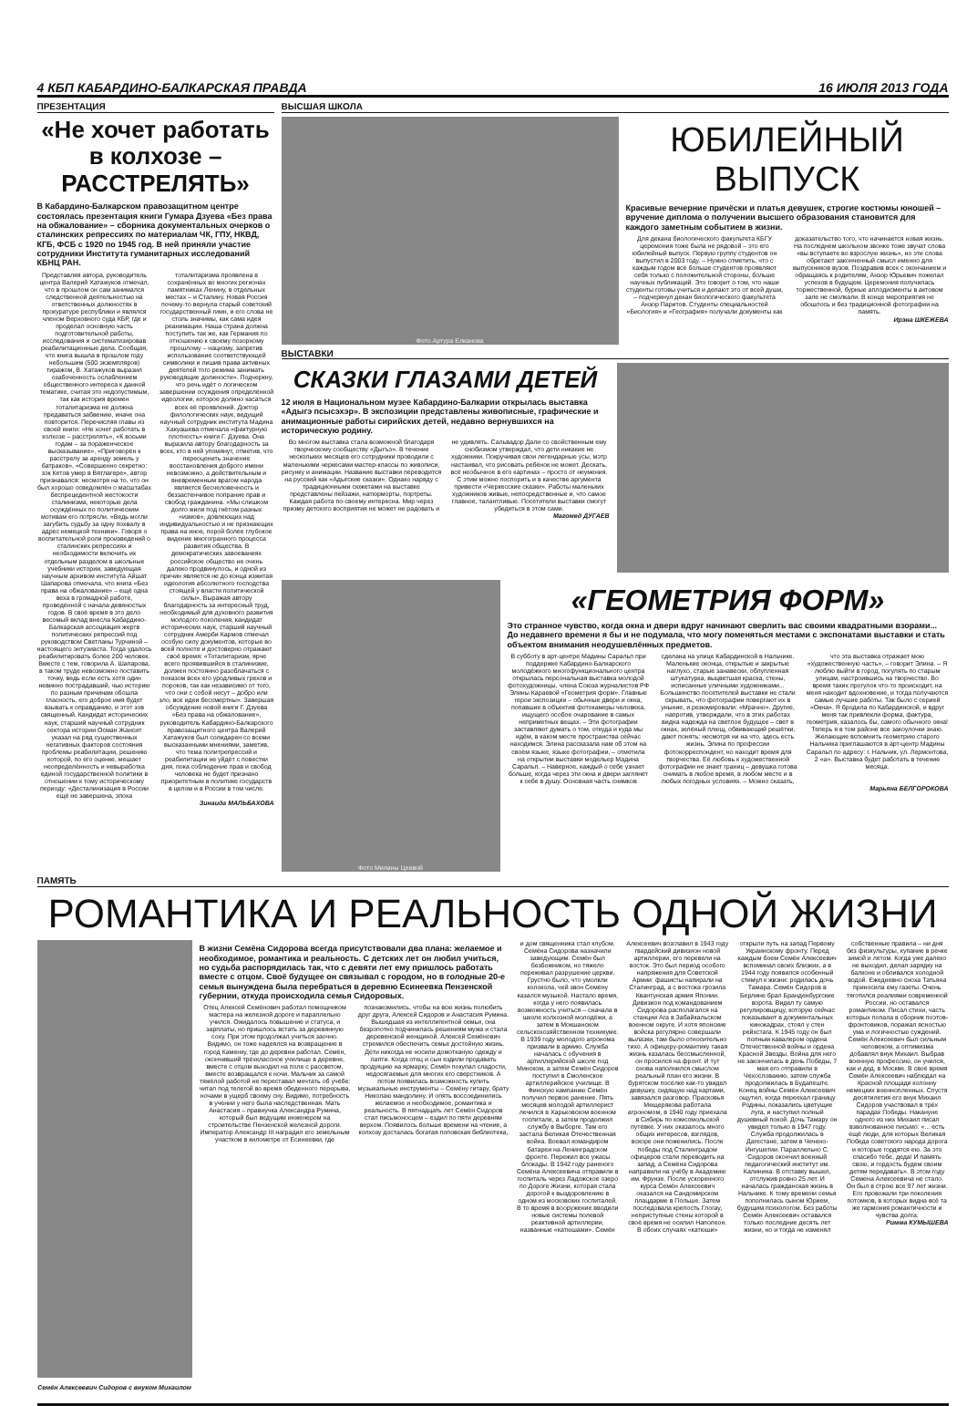4 КБП КАБАРДИНО-БАЛКАРСКАЯ ПРАВДА 16 ИЮЛЯ 2013 ГОДА
ПРЕЗЕНТАЦИЯ
«Не хочет работать в колхозе – РАССТРЕЛЯТЬ»
В Кабардино-Балкарском правозащитном центре состоялась презентация книги Гумара Дзуева «Без права на обжалование» – сборника документальных очерков о сталинских репрессиях по материалам ЧК, ГПУ, НКВД, КГБ, ФСБ с 1920 по 1945 год. В ней приняли участие сотрудники Института гуманитарных исследований КБНЦ РАН.
Представляя автора, руководитель центра Валерий Хатажуков отмечал, что в прошлом он сам занимался следственной деятельностью на ответственных должностях в прокуратуре республики и являлся членом Верховного суда КБР, где и проделал основную часть подготовительной работы, исследования и систематизировав реабилитационные дела. Сообщая, что книга вышла в прошлом году небольшим (500 экземпляров) тиражом, В. Хатажуков выразил озабоченность ослаблением общественного интереса к данной тематике, считая это недопустимым, так как история времён тоталитаризма не должна предаваться забвению, иначе она повторится. Перечисляя главы из своей книги: «Не хочет работать в колхозе – расстрелять», «К восьми годам – за пораженческое высказывание», «Приговорён к расстрелу за аренду земель у батраков», «Совершенно секретно: зэк Кетов умер в Вятлагере», автор признавался: несмотря на то, что он был хорошо осведомлён о масштабах беспрецедентной жестокости сталинизма, некоторые дела осуждённых по политическим мотивам его потрясли. «Ведь могли загубить судьбу за одну похвалу в адрес немецкой техники». Говоря о воспитательной роли произведений о сталинских репрессиях и необходимости включить их отдельным разделом в школьные учебники истории, заведующая научным архивом института Айшат Шапарова отмечала, что книга «Без права на обжалование» – ещё одна веха в громадной работе, проведённой с начала девяностых годов. В своё время в это дело весомый вклад внесла Кабардино-Балкарская ассоциация жертв политических репрессий под руководством Светланы Турчиной – настоящего энтузиаста. Тогда удалось реабилитировать более 200 человек. Вместе с тем, говорила А. Шапарова, в таком труде невозможно поставить точку, ведь если есть хотя один невинно пострадавший, чью историю по разным причинам обошла гласность, его доброе имя будет взывать к оправданию, и этот зов священный. Кандидат исторических наук, старший научный сотрудник сектора истории Осман Жансит указал на ряд существенных негативных факторов состояния проблемы реабилитации, решению которой, по его оценке, мешает неопределённость и невыработка единой государственной политики в отношении к тому историческому периоду: «Десталинизация в России ещё не завершена, эпоха тоталитаризма проявлена в сохранённых во многих регионах памятниках Ленину, в отдельных местах – и Сталину. Новая Россия почему-то вернула старый советский государственный гимн, и его слова не столь значимы, как сама идея реанимации. Наша страна должна поступить так же, как Германия по отношению к своему позорному прошлому – нацизму, запретив использование соответствующей символики и лишив права активных деятелей того режима занимать руководящие должности». Подчеркну, что речь идёт о логическом завершении осуждения определённой идеологии, которое должно касаться всех её проявлений. Доктор филологических наук, ведущий научный сотрудник института Мадина Хакуашева отмечала «фактурную плотность» книги Г. Дзуева. Она выразила автору благодарность за всех, кто в ней упомянут, отметив, что переоценить значение восстановления доброго имени невозможно, а действительным и вневременным врагом народа является бесчеловечность и беззастенчивое попрание прав и свобод гражданина. «Мы слишком долго жили под гнётом разных «измов», довлеющих над индивидуальностью и не признающих права на иное, порой более глубокое видение многогранного процесса развития общества. В демократических завоеваниях российское общество не очень далеко продвинулось, и одной из причин является не до конца изжитая идеология абсолютного господства стоящей у власти политической силы». Выражая автору благодарность за интересный труд, необходимый для духовного развития молодого поколения, кандидат исторических наук, старший научный сотрудник Амерби Кармов отмечал особую силу документов, которые во всей полноте и достоверно отражают своё время: «Тоталитаризм, ярче всего проявившийся в сталинизме, должен постоянно разоблачаться с показом всех его уродливых грехов и пороков, так как независимо от того, что они с собой несут – добро или зло, все идеи бессмертны». Завершая обсуждение новой книги Г. Дзуева «Без права на обжалование», руководитель Кабардино-Балкарского правозащитного центра Валерий Хатажуков был солидарен со всеми высказанными мнениями, заметив, что тема политрепрессий и реабилитации не уйдёт с повестки дня, пока соблюдение прав и свобод человека не будет признано приоритетным в политике государств в целом и в России в том числе.
Зинаида МАЛЬБАХОВА
ВЫСШАЯ ШКОЛА
Фото Артура Елканова
ЮБИЛЕЙНЫЙ ВЫПУСК
Красивые вечерние причёски и платья девушек, строгие костюмы юношей – вручение диплома о получении высшего образования становится для каждого заметным событием в жизни.
Для декана биологического факультета КБГУ церемония тоже была не рядовой – это его юбилейный выпуск. Первую группу студентов он выпустил в 2003 году. – Нужно отметить, что с каждым годом всё больше студентов проявляют себя только с положительной стороны, больше научных публикаций. Это говорит о том, что наши студенты готовы учиться и делают это от всей души, – подчеркнул декан биологического факультета Анзор Паритов. Студенты специальностей «Биология» и «География» получали документы как доказательство того, что начинается новая жизнь. На последнем школьном звонке тоже звучат слова «вы вступаете во взрослую жизнь», но эти слова обретают законченный смысл именно для выпускников вузов. Поздравив всех с окончанием и обращаясь к родителям, Анзор Юрьевич пожелал успехов в будущем. Церемония получилась торжественной, бурные аплодисменты в актовом зале не смолкали. В конце мероприятия не обошлось и без традиционной фотографии на память.
Ирэна ШКЕЖЕВА
ВЫСТАВКИ
СКАЗКИ ГЛАЗАМИ ДЕТЕЙ
12 июля в Национальном музее Кабардино-Балкарии открылась выставка «Адыгэ псысэхэр». В экспозиции представлены живописные, графические и анимационные работы сирийских детей, недавно вернувшихся на историческую родину.
Во многом выставка стала возможной благодаря творческому сообществу «Дыгъэ». В течение нескольких месяцев его сотрудники проводили с маленькими черкесами мастер-классы по живописи, рисунку и анимации. Название выставки переводится на русский как «Адыгские сказки». Однако наряду с традиционными сюжетами на выставке представлены пейзажи, натюрморты, портреты. Каждая работа по-своему интересна. Мир через призму детского восприятия не может не радовать и не удивлять. Сальвадор Дали со свойственным ему снобизмом утверждал, что дети никакие не художники. Покручивая свои легендарные усы, мэтр настаивал, что рисовать ребёнок не может. Дескать, всё необычное в его картинах – просто от неумения. С этим можно поспорить и в качестве аргумента привести «Черкесские сказки». Работы маленьких художников живые, непосредственные и, что самое главное, талантливые. Посетители выставки смогут убедиться в этом сами.
Магомед ДУГАЕВ
Фото Миланы Цеевой
«ГЕОМЕТРИЯ ФОРМ»
Это странное чувство, когда окна и двери вдруг начинают сверлить вас своими квадратными взорами... До недавнего времени я бы и не подумала, что могу поменяться местами с экспонатами выставки и стать объектом внимания неодушевлённых предметов.
В субботу в арт-центре Мадины Саральп при поддержке Кабардино-Балкарского молодёжного многофункционального центра открылась персональная выставка молодой фотохудожницы, члена Союза журналистов РФ Элины Караевой «Геометрия форм». Главные герои экспозиции – обычные двери и окна, попавшие в объектив фотокамеры человека, ищущего особое очарование в самых неприметных вещах. – Эти фотографии заставляют думать о том, откуда и куда мы идём, в каком месте пространства сейчас находимся. Элина рассказала нам об этом на своём языке, языке фотографии, – отметила на открытии выставки модельер Мадина Саральп. – Наверное, каждый о себе узнает больше, когда через эти окна и двери заглянет к себе в душу. Основная часть снимков сделана на улице Кабардинской в Нальчике. Маленькие оконца, открытые и закрытые наглухо, старые занавески, облупленная штукатурка, выцветшая краска, стены, исписанные уличными художниками... Большинство посетителей выставки не стали скрывать, что фотографии повергают их в уныние, и резюмировали: «Мрачно». Другие, напротив, утверждали, что в этих работах видна надежда на светлое будущее – свет в окнах, зелёный плющ, обвивающий решётки, дают понять: несмотря ни на что, здесь есть жизнь. Элина по профессии фотокорреспондент, но находит время для творчества. Её любовь к художественной фотографии не знает границ – девушка готова снимать в любое время, в любом месте и в любых погодных условиях. – Можно сказать, что эта выставка отражает мою «художественную часть», – говорит Элина. – Я люблю выйти в город, погулять по старым улицам, настроившись на творчество. Во время таких прогулок что-то происходит, на меня находит вдохновение, и тогда получаются самые лучшие работы. Так было с серией «Окна». Я бродила по Кабардинской, и вдруг меня так привлекли форма, фактура, геометрия, казалось бы, самого обычного окна! Теперь я в том районе все закоулочки знаю. Желающие вспомнить геометрию старого Нальчика приглашаются в арт-центр Мадины Саральп по адресу: г. Нальчик, ул. Лермонтова, 2 «а». Выставка будет работать в течение месяца.
Марьяна БЕЛГОРОКОВА
ПАМЯТЬ
РОМАНТИКА И РЕАЛЬНОСТЬ ОДНОЙ ЖИЗНИ
Семён Алексеевич Сидоров с внуком Михаилом
В жизни Семёна Сидорова всегда присутствовали два плана: желаемое и необходимое, романтика и реальность. С детских лет он любил учиться, но судьба распорядилась так, что с девяти лет ему пришлось работать вместе с отцом. Своё будущее он связывал с городом, но в голодные 20-е семья вынуждена была перебраться в деревню Есинеевка Пензенской губернии, откуда происходила семья Сидоровых.
Отец Алексей Семёнович работал помощником мастера на железной дороге и параллельно учился. Ожидалось повышение и статуса, и зарплаты, но пришлось встать за деревянную соху. При этом продолжал учиться заочно. Видимо, он тоже надеялся на возвращение в город Каменку, где до деревни работал. Семён, окончивший трёхклассное училище в деревне, вместе с отцом выходил на поле с рассветом, вместе возвращался к ночи. Мальчик за самой тяжёлой работой не переставал мечтать об учёбе: читал под телегой во время обеденного перерыва, ночами в ущерб своему сну. Видимо, потребность в учении у него была наследственная. Мать Анастасия – правнучка Александра Румина, который был ведущим инженером на строительстве Пензенской железной дороги. Император Александр III наградил его земельным участком в километре от Есинеевки, где познакомились, чтобы на всю жизнь полюбить друг друга, Алексей Сидоров и Анастасия Румина. Вышедшая из интеллигентной семьи, она безропотно подчинилась решениям мужа и стала деревенской женщиной. Алексей Семёнович стремился обеспечить семье достойную жизнь. Дети никогда не носили домотканую одежду и лапти. Когда отец и сын ездили продавать продукцию на ярмарку, Семён покупал сладости, недосягаемые для многих его сверстников. А потом появилась возможность купить музыкальные инструменты – Семёну гитару, брату Николаю мандолину. И опять воссоединились желаемое и необходимое, романтика и реальность. В пятнадцать лет Семён Сидоров стал письмоносцем – ездил по пяти деревням верхом. Появилось больше времени на чтение, а колхозу досталась богатая поповская библиотека,
и дом священника стал клубом. Семёна Сидорова назначили заведующим. Семён был безбожником, но тяжело переживал разрушение церкви. Грустно было, что умолкли колокола, чей звон Семёну казался музыкой. Настало время, когда у него появилась возможность учиться – сначала в школе колхозной молодёжи, а затем в Мокшанском сельскохозяйственном техникуме. В 1939 году молодого агронома призвали в армию. Служба началась с обучения в артиллерийской школе под Минском, а затем Семён Сидоров поступил в Смоленское артиллерийское училище. В Финскую кампанию Семён получил первое ранение. Пять месяцев молодой артиллерист лечился в Харьковском военном госпитале, а затем продолжил службу в Выборге. Там его застала Великая Отечественная война. Воевал командиром батареи на Ленинградском фронте. Пережил все ужасы блокады. В 1942 году раненого Семёна Алексеевича отправили в госпиталь через Ладожское озеро по Дороге Жизни, которая стала дорогой к выздоровлению в одном из московских госпиталей. В то время в вооружение вводили новые системы полевой реактивной артиллерии, названные «катюшами». Семён Алексеевич возглавил в 1943 году гвардейский дивизион новой артиллерии, его перевели на восток. Это был период особого напряжения для Советской Армии: фашисты напирали на Сталинград, а с востока грозила Квантунская армия Японии. Дивизион под командованием Сидорова располагался на станции Ага в Забайкальском военном округе. И хотя японские войска регулярно совершали вылазки, там было относительно тихо. А офицеру-романтику такая жизнь казалась бессмысленной, он просился на фронт. И тут снова наполнился смыслом реальный план его жизни. В бурятском посёлке как-то увидел девушку, сидящую над картами, завязался разговор. Прасковья Мещерякова работала агрономом, в 1940 году приехала в Сибирь по комсомольской путёвке. У них оказалось много общих интересов, взглядов, вскоре они поженились. После победы под Сталинградом офицеров стали переводить на запад, а Семёна Сидорова направили на учёбу в Академию им. Фрунзе. После ускоренного курса Семён Алексеевич оказался на Сандомирском плацдарме в Польше. Затем последовала крепость Глогау, неприступные стены которой в своё время не осилил Наполеон. В обоих случаях «катюши» открыли путь на запад Первому Украинскому фронту. Перед каждым боем Семён Алексеевич вспоминал своих близких, а в 1944 году появился особенный стимул к жизни: родилась дочь Тамара. Семён Сидоров в Берлине брал Бранденбургские ворота. Видел ту самую регулировщицу, которую сейчас показывают в документальных кинокадрах, стоял у стен рейхстага. К 1945 году он был полным кавалером ордена Отечественной войны и ордена Красной Звезды. Война для него не закончилась в день Победы, 7 мая его отправили в Чехословакию, затем служба продолжилась в Будапеште. Конец войны Семён Алексеевич ощутил, когда переехал границу Родины, показались цветущие луга, и наступил полный душевный покой. Дочь Тамару он увидел только в 1947 году. Служба продолжилась в Дагестане, затем в Чечено-Ингушетии. Параллельно С. Сидоров окончил военный педагогический институт им. Калинина. В отставку вышел, отслужив ровно 25 лет. И началась гражданская жизнь в Нальчике. К тому времени семья пополнилась сыном Юрием, будущим психологом. Без работы Семён Алексеевич оставался только последние десять лет жизни, но и тогда не изменял собственные правила – ни дня без физкультуры, купание в речке зимой и летом. Когда уже далеко не выходил, делал зарядку на балконе и обливался холодной водой. Ежедневно сноха Татьяна приносила ему газеты. Очень тяготился реалиями современной России, но оставался романтиком. Писал стихи, часть которых попала в сборник поэтов-фронтовиков, поражал ясностью ума и логичностью суждений. Семён Алексеевич был сильным человеком, а оптимизма добавлял внук Михаил. Выбрав военную профессию, он учился, как и дед, в Москве. В своё время Семён Алексеевич наблюдал на Красной площади колонну немецких военнопленных. Спустя десятилетия его внук Михаил Сидоров участвовал в трёх парадах Победы. Накануне одного из них Михаил писал взволнованное письмо: «... есть ещё люди, для которых Великая Победа советского народа дорога и которые гордятся ею. За это спасибо тебе, деда! И память свою, и гордость будем своим детям передавать». В этом году Семена Алексеевича не стало. Он был в строю все 97 лет жизни. Его провожали три поколения потомков, в которых видна всё та же гармония романтичности и чувства долга.
Римма КУМЫШЕВА